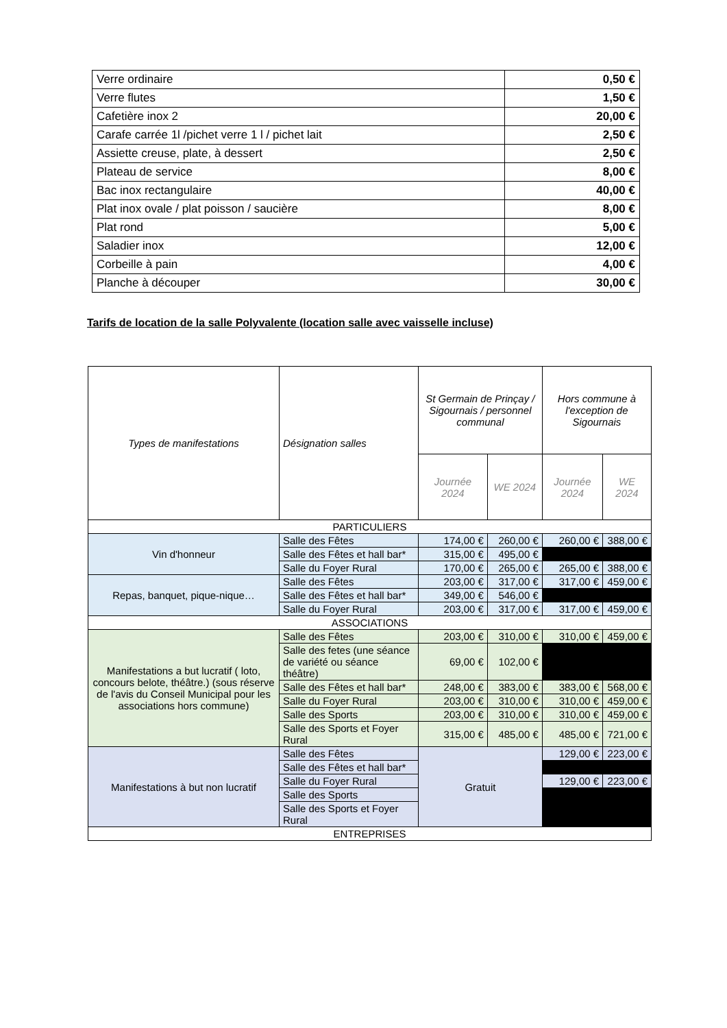| Verre ordinaire | 0,50 € |
| Verre flutes | 1,50 € |
| Cafetière inox 2 | 20,00 € |
| Carafe carrée 1l /pichet verre 1 l / pichet lait | 2,50 € |
| Assiette creuse, plate, à dessert | 2,50 € |
| Plateau de service | 8,00 € |
| Bac inox rectangulaire | 40,00 € |
| Plat inox ovale / plat poisson / saucière | 8,00 € |
| Plat rond | 5,00 € |
| Saladier inox | 12,00 € |
| Corbeille à pain | 4,00 € |
| Planche à découper | 30,00 € |
Tarifs de location de la salle Polyvalente (location salle avec vaisselle incluse)
| Types de manifestations | Désignation salles | St Germain de Prinçay / Sigournais / personnel communal | | Hors commune à l'exception de Sigournais | |
| --- | --- | --- | --- | --- | --- |
| | | Journée 2024 | WE 2024 | Journée 2024 | WE 2024 |
| PARTICULIERS | | | | | |
| Vin d'honneur | Salle des Fêtes | 174,00 € | 260,00 € | 260,00 € | 388,00 € |
| | Salle des Fêtes et hall bar* | 315,00 € | 495,00 € | | |
| | Salle du Foyer Rural | 170,00 € | 265,00 € | 265,00 € | 388,00 € |
| Repas, banquet, pique-nique… | Salle des Fêtes | 203,00 € | 317,00 € | 317,00 € | 459,00 € |
| | Salle des Fêtes et hall bar* | 349,00 € | 546,00 € | | |
| | Salle du Foyer Rural | 203,00 € | 317,00 € | 317,00 € | 459,00 € |
| ASSOCIATIONS | | | | | |
| Manifestations a but lucratif ( loto, concours belote, théâtre.) (sous réserve de l'avis du Conseil Municipal pour les associations hors commune) | Salle des Fêtes | 203,00 € | 310,00 € | 310,00 € | 459,00 € |
| | Salle des fetes (une séance de variété ou séance théâtre) | 69,00 € | 102,00 € | | |
| | Salle des Fêtes et hall bar* | 248,00 € | 383,00 € | 383,00 € | 568,00 € |
| | Salle du Foyer Rural | 203,00 € | 310,00 € | 310,00 € | 459,00 € |
| | Salle des Sports | 203,00 € | 310,00 € | 310,00 € | 459,00 € |
| | Salle des Sports et Foyer Rural | 315,00 € | 485,00 € | 485,00 € | 721,00 € |
| Manifestations à but non lucratif | Salle des Fêtes | Gratuit | | 129,00 € | 223,00 € |
| | Salle des Fêtes et hall bar* | | | | |
| | Salle du Foyer Rural | | | 129,00 € | 223,00 € |
| | Salle des Sports | | | | |
| | Salle des Sports et Foyer Rural | | | | |
| ENTREPRISES | | | | | |